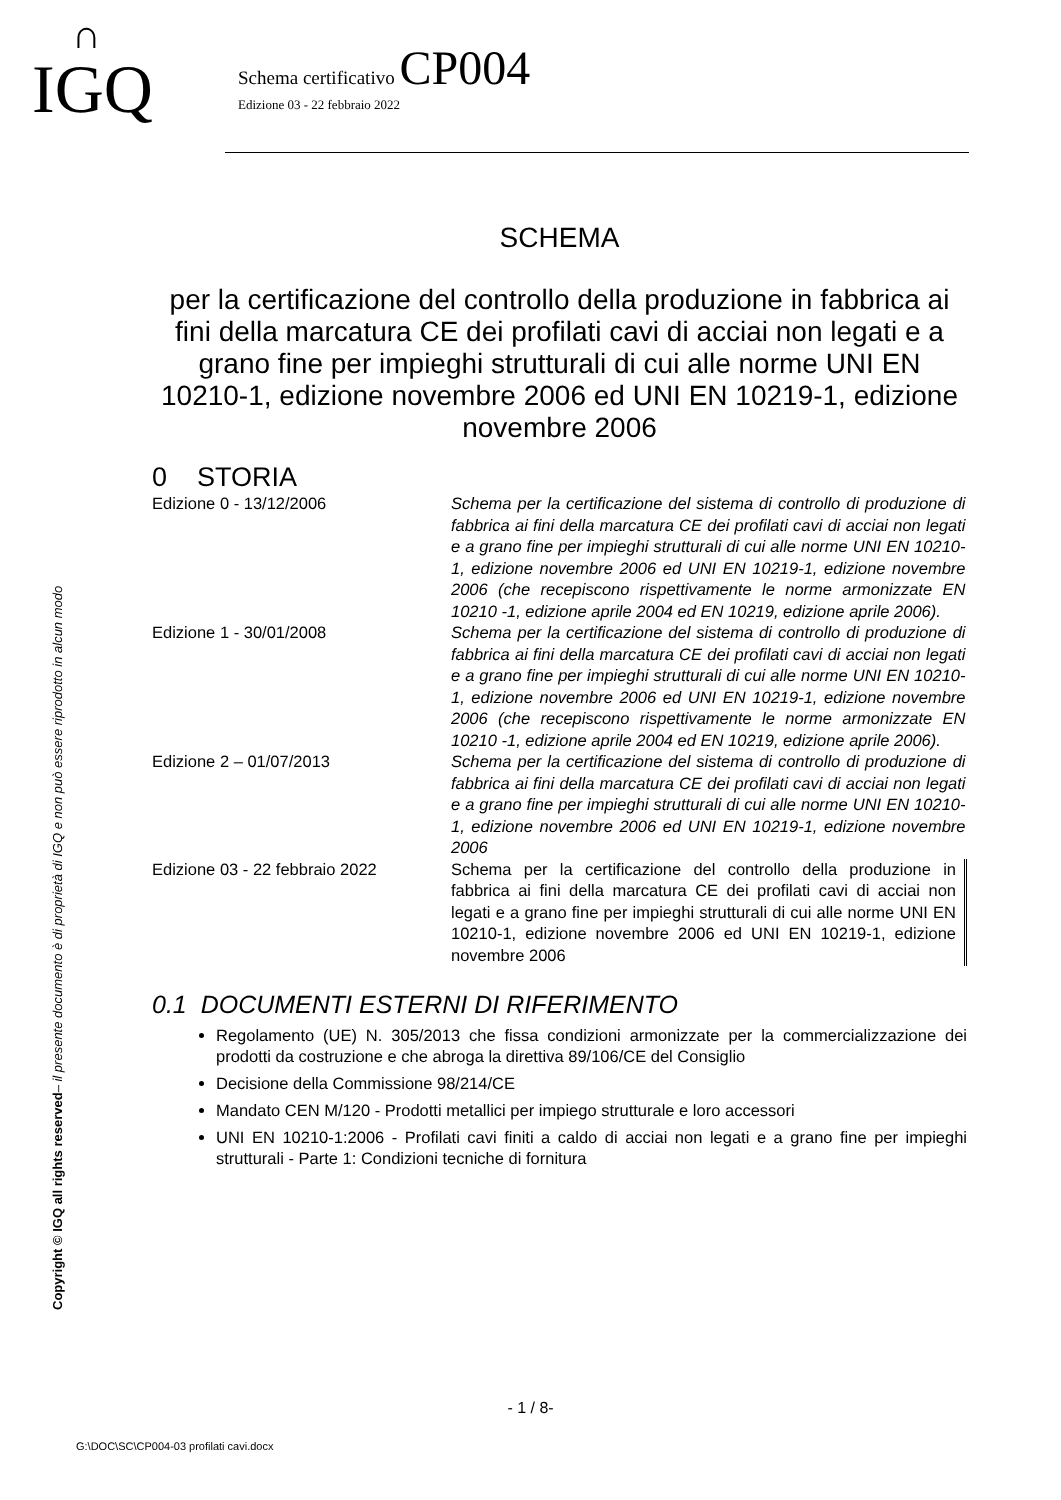∩
IGQ
Schema certificativo CP004
Edizione 03 - 22 febbraio 2022
Copyright © IGQ all rights reserved– il presente documento è di proprietà di IGQ e non può essere riprodotto in alcun modo
SCHEMA
per la certificazione del controllo della produzione in fabbrica ai fini della marcatura CE dei profilati cavi di acciai non legati e a grano fine per impieghi strutturali di cui alle norme UNI EN 10210-1, edizione novembre 2006 ed UNI EN 10219-1, edizione novembre 2006
0 STORIA
| Edizione 0 - 13/12/2006 | Schema per la certificazione del sistema di controllo di produzione di fabbrica ai fini della marcatura CE dei profilati cavi di acciai non legati e a grano fine per impieghi strutturali di cui alle norme UNI EN 10210-1, edizione novembre 2006 ed UNI EN 10219-1, edizione novembre 2006 (che recepiscono rispettivamente le norme armonizzate EN 10210 -1, edizione aprile 2004 ed EN 10219, edizione aprile 2006). |
| Edizione 1 - 30/01/2008 | Schema per la certificazione del sistema di controllo di produzione di fabbrica ai fini della marcatura CE dei profilati cavi di acciai non legati e a grano fine per impieghi strutturali di cui alle norme UNI EN 10210-1, edizione novembre 2006 ed UNI EN 10219-1, edizione novembre 2006 (che recepiscono rispettivamente le norme armonizzate EN 10210 -1, edizione aprile 2004 ed EN 10219, edizione aprile 2006). |
| Edizione 2 – 01/07/2013 | Schema per la certificazione del sistema di controllo di produzione di fabbrica ai fini della marcatura CE dei profilati cavi di acciai non legati e a grano fine per impieghi strutturali di cui alle norme UNI EN 10210-1, edizione novembre 2006 ed UNI EN 10219-1, edizione novembre 2006 |
| Edizione 03 - 22 febbraio 2022 | Schema per la certificazione del controllo della produzione in fabbrica ai fini della marcatura CE dei profilati cavi di acciai non legati e a grano fine per impieghi strutturali di cui alle norme UNI EN 10210-1, edizione novembre 2006 ed UNI EN 10219-1, edizione novembre 2006 |
0.1 DOCUMENTI ESTERNI DI RIFERIMENTO
Regolamento (UE) N. 305/2013 che fissa condizioni armonizzate per la commercializzazione dei prodotti da costruzione e che abroga la direttiva 89/106/CE del Consiglio
Decisione della Commissione 98/214/CE
Mandato CEN M/120 - Prodotti metallici per impiego strutturale e loro accessori
UNI EN 10210-1:2006 - Profilati cavi finiti a caldo di acciai non legati e a grano fine per impieghi strutturali - Parte 1: Condizioni tecniche di fornitura
- 1 / 8-
G:\DOC\SC\CP004-03 profilati cavi.docx